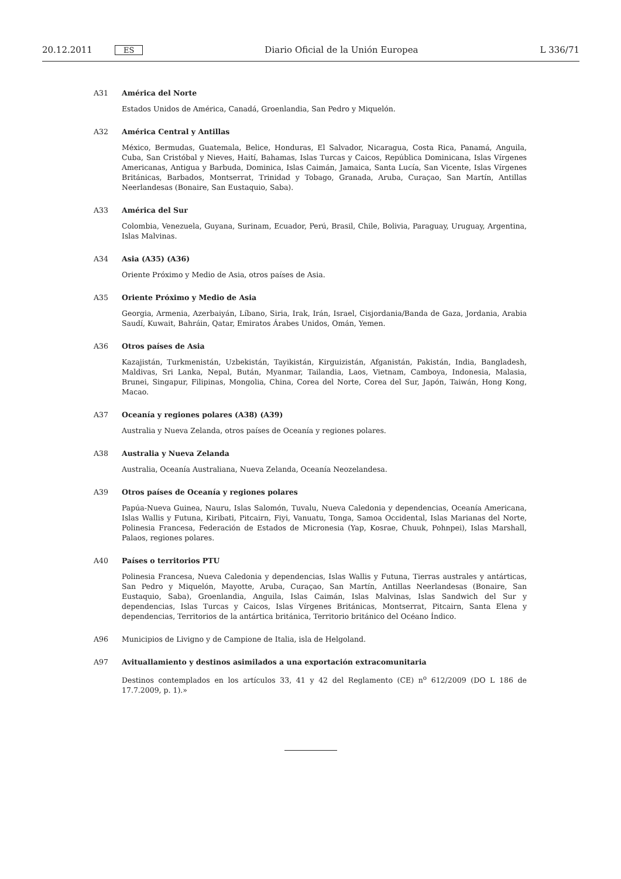20.12.2011 ES Diario Oficial de la Unión Europea L 336/71
A31 América del Norte
Estados Unidos de América, Canadá, Groenlandia, San Pedro y Miquelón.
A32 América Central y Antillas
México, Bermudas, Guatemala, Belice, Honduras, El Salvador, Nicaragua, Costa Rica, Panamá, Anguila, Cuba, San Cristóbal y Nieves, Haití, Bahamas, Islas Turcas y Caicos, República Dominicana, Islas Vírgenes Americanas, Antigua y Barbuda, Dominica, Islas Caimán, Jamaica, Santa Lucía, San Vicente, Islas Vírgenes Británicas, Barbados, Montserrat, Trinidad y Tobago, Granada, Aruba, Curaçao, San Martín, Antillas Neerlandesas (Bonaire, San Eusta­quio, Saba).
A33 América del Sur
Colombia, Venezuela, Guyana, Surinam, Ecuador, Perú, Brasil, Chile, Bolivia, Paraguay, Uruguay, Argentina, Islas Malvinas.
A34 Asia (A35) (A36)
Oriente Próximo y Medio de Asia, otros países de Asia.
A35 Oriente Próximo y Medio de Asia
Georgia, Armenia, Azerbaiyán, Líbano, Siria, Irak, Irán, Israel, Cisjordania/Banda de Gaza, Jordania, Arabia Saudí, Kuwait, Bahráin, Qatar, Emiratos Árabes Unidos, Omán, Yemen.
A36 Otros países de Asia
Kazajistán, Turkmenistán, Uzbekistán, Tayikistán, Kirguizistán, Afganistán, Pakistán, India, Bangladesh, Maldivas, Sri Lanka, Nepal, Bután, Myanmar, Tailandia, Laos, Vietnam, Camboya, Indonesia, Malasia, Brunei, Singapur, Filipinas, Mongolia, China, Corea del Norte, Corea del Sur, Japón, Taiwán, Hong Kong, Macao.
A37 Oceanía y regiones polares (A38) (A39)
Australia y Nueva Zelanda, otros países de Oceanía y regiones polares.
A38 Australia y Nueva Zelanda
Australia, Oceanía Australiana, Nueva Zelanda, Oceanía Neozelandesa.
A39 Otros países de Oceanía y regiones polares
Papúa-Nueva Guinea, Nauru, Islas Salomón, Tuvalu, Nueva Caledonia y dependencias, Oceanía Americana, Islas Wallis y Futuna, Kiribati, Pitcairn, Fiyi, Vanuatu, Tonga, Samoa Occidental, Islas Marianas del Norte, Polinesia Francesa, Federación de Estados de Micronesia (Yap, Kosrae, Chuuk, Pohnpei), Islas Marshall, Palaos, regiones polares.
A40 Países o territorios PTU
Polinesia Francesa, Nueva Caledonia y dependencias, Islas Wallis y Futuna, Tierras australes y antárticas, San Pedro y Miquelón, Mayotte, Aruba, Curaçao, San Martín, Antillas Neerlandesas (Bonaire, San Eustaquio, Saba), Groen­landia, Anguila, Islas Caimán, Islas Malvinas, Islas Sandwich del Sur y dependencias, Islas Turcas y Caicos, Islas Vírgenes Británicas, Montserrat, Pitcairn, Santa Elena y dependencias, Territorios de la antártica británica, Territorio británico del Océano Índico.
A96 Municipios de Livigno y de Campione de Italia, isla de Helgoland.
A97 Avituallamiento y destinos asimilados a una exportación extracomunitaria
Destinos contemplados en los artículos 33, 41 y 42 del Reglamento (CE) n<sup>o</sup> 612/2009 (DO L 186 de 17.7.2009, p. 1).»